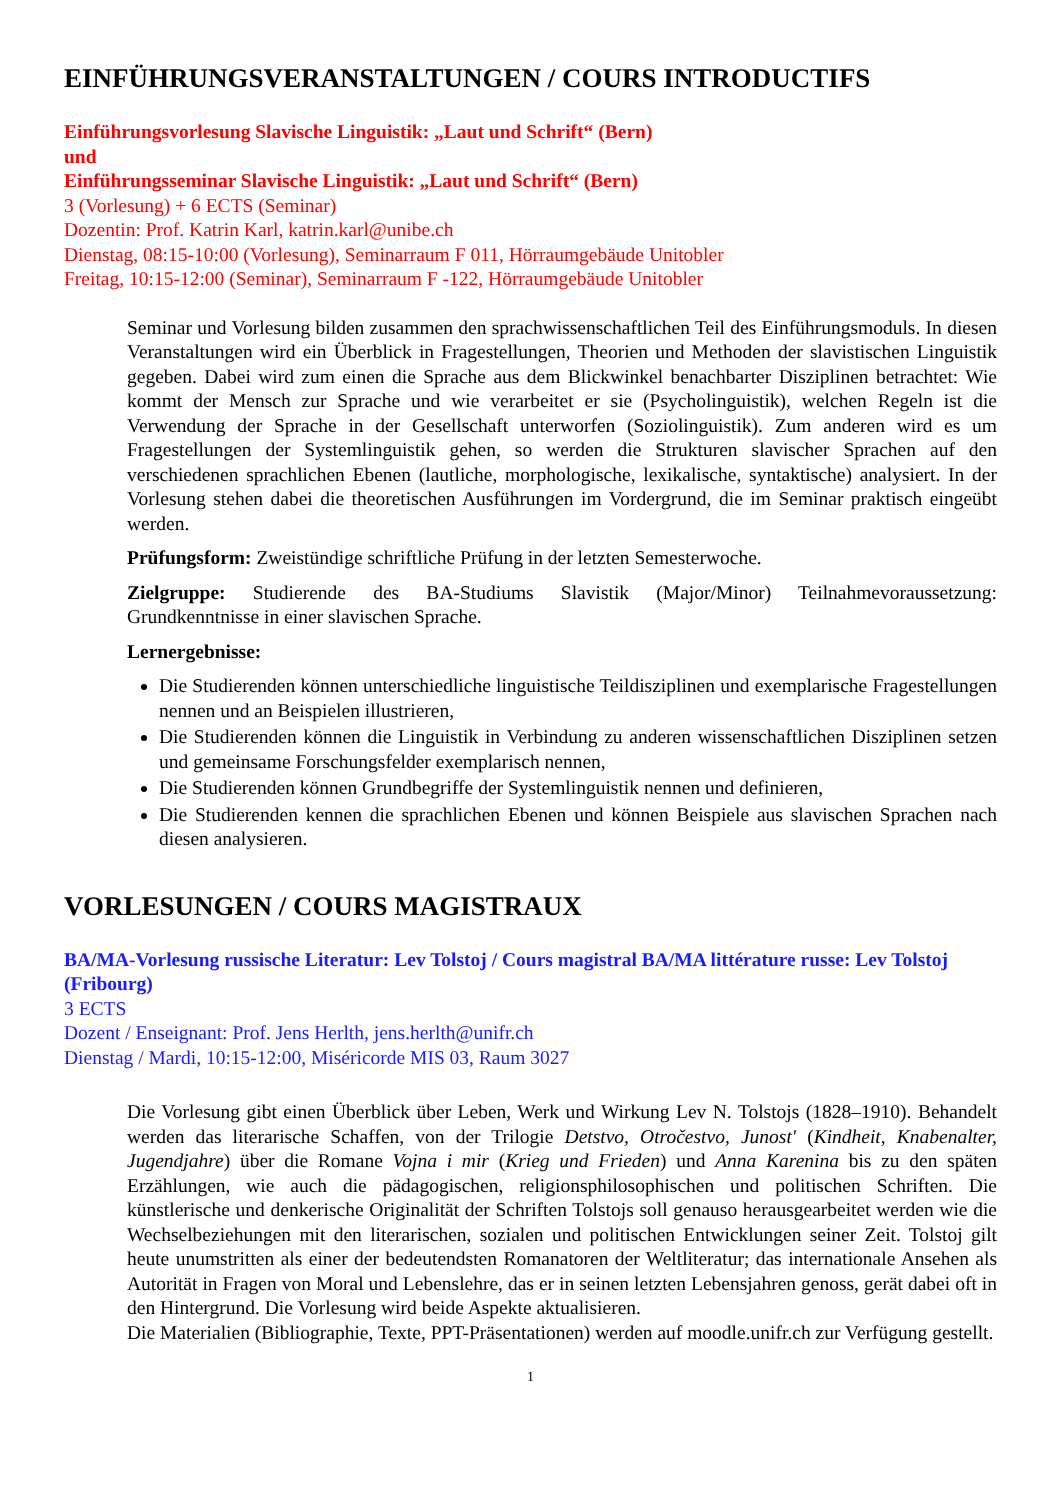EINFÜHRUNGSVERANSTALTUNGEN / COURS INTRODUCTIFS
Einführungsvorlesung Slavische Linguistik: „Laut und Schrift“ (Bern)
und
Einführungsseminar Slavische Linguistik: „Laut und Schrift“ (Bern)
3 (Vorlesung) + 6 ECTS (Seminar)
Dozentin: Prof. Katrin Karl, katrin.karl@unibe.ch
Dienstag, 08:15-10:00 (Vorlesung), Seminarraum F 011, Hörraumgebäude Unitobler
Freitag, 10:15-12:00 (Seminar), Seminarraum F -122, Hörraumgebäude Unitobler
Seminar und Vorlesung bilden zusammen den sprachwissenschaftlichen Teil des Einführungsmoduls. In diesen Veranstaltungen wird ein Überblick in Fragestellungen, Theorien und Methoden der slavistischen Linguistik gegeben. Dabei wird zum einen die Sprache aus dem Blickwinkel benachbarter Disziplinen betrachtet: Wie kommt der Mensch zur Sprache und wie verarbeitet er sie (Psycholinguistik), welchen Regeln ist die Verwendung der Sprache in der Gesellschaft unterworfen (Soziolinguistik). Zum anderen wird es um Fragestellungen der Systemlinguistik gehen, so werden die Strukturen slavischer Sprachen auf den verschiedenen sprachlichen Ebenen (lautliche, morphologische, lexikalische, syntaktische) analysiert. In der Vorlesung stehen dabei die theoretischen Ausführungen im Vordergrund, die im Seminar praktisch eingeübt werden.
Prüfungsform: Zweistündige schriftliche Prüfung in der letzten Semesterwoche.
Zielgruppe: Studierende des BA-Studiums Slavistik (Major/Minor) Teilnahmevoraussetzung: Grundkenntnisse in einer slavischen Sprache.
Lernergebnisse:
Die Studierenden können unterschiedliche linguistische Teildisziplinen und exemplarische Fragestellungen nennen und an Beispielen illustrieren,
Die Studierenden können die Linguistik in Verbindung zu anderen wissenschaftlichen Disziplinen setzen und gemeinsame Forschungsfelder exemplarisch nennen,
Die Studierenden können Grundbegriffe der Systemlinguistik nennen und definieren,
Die Studierenden kennen die sprachlichen Ebenen und können Beispiele aus slavischen Sprachen nach diesen analysieren.
VORLESUNGEN / COURS MAGISTRAUX
BA/MA-Vorlesung russische Literatur: Lev Tolstoj / Cours magistral BA/MA littérature russe: Lev Tolstoj (Fribourg)
3 ECTS
Dozent / Enseignant: Prof. Jens Herlth, jens.herlth@unifr.ch
Dienstag / Mardi, 10:15-12:00, Miséricorde MIS 03, Raum 3027
Die Vorlesung gibt einen Überblick über Leben, Werk und Wirkung Lev N. Tolstojs (1828–1910). Behandelt werden das literarische Schaffen, von der Trilogie Detstvo, Otročestvo, Junost' (Kindheit, Knabenalter, Jugendjahre) über die Romane Vojna i mir (Krieg und Frieden) und Anna Karenina bis zu den späten Erzählungen, wie auch die pädagogischen, religionsphilosophischen und politischen Schriften. Die künstlerische und denkerische Originalität der Schriften Tolstojs soll genauso herausgearbeitet werden wie die Wechselbeziehungen mit den literarischen, sozialen und politischen Entwicklungen seiner Zeit. Tolstoj gilt heute unumstritten als einer der bedeutendsten Romanatoren der Weltliteratur; das internationale Ansehen als Autorität in Fragen von Moral und Lebenslehre, das er in seinen letzten Lebensjahren genoss, gerät dabei oft in den Hintergrund. Die Vorlesung wird beide Aspekte aktualisieren.
Die Materialien (Bibliographie, Texte, PPT-Präsentationen) werden auf moodle.unifr.ch zur Verfügung gestellt.
1